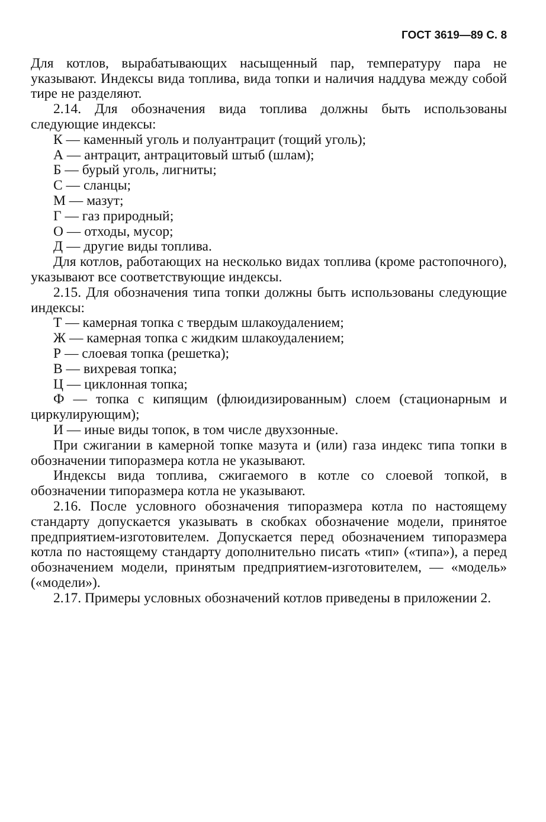ГОСТ 3619—89 С. 8
Для котлов, вырабатывающих насыщенный пар, температуру пара не указывают. Индексы вида топлива, вида топки и наличия наддува между собой тире не разделяют.
2.14. Для обозначения вида топлива должны быть использованы следующие индексы:
К — каменный уголь и полуантрацит (тощий уголь);
А — антрацит, антрацитовый штыб (шлам);
Б — бурый уголь, лигниты;
С — сланцы;
М — мазут;
Г — газ природный;
О — отходы, мусор;
Д — другие виды топлива.
Для котлов, работающих на несколько видах топлива (кроме растопочного), указывают все соответствующие индексы.
2.15. Для обозначения типа топки должны быть использованы следующие индексы:
Т — камерная топка с твердым шлакоудалением;
Ж — камерная топка с жидким шлакоудалением;
Р — слоевая топка (решетка);
В — вихревая топка;
Ц — циклонная топка;
Ф — топка с кипящим (флюидизированным) слоем (стационарным и циркулирующим);
И — иные виды топок, в том числе двухзонные.
При сжигании в камерной топке мазута и (или) газа индекс типа топки в обозначении типоразмера котла не указывают.
Индексы вида топлива, сжигаемого в котле со слоевой топкой, в обозначении типоразмера котла не указывают.
2.16. После условного обозначения типоразмера котла по настоящему стандарту допускается указывать в скобках обозначение модели, принятое предприятием-изготовителем. Допускается перед обозначением типоразмера котла по настоящему стандарту дополнительно писать «тип» («типа»), а перед обозначением модели, принятым предприятием-изготовителем, — «модель» («модели»).
2.17. Примеры условных обозначений котлов приведены в приложении 2.